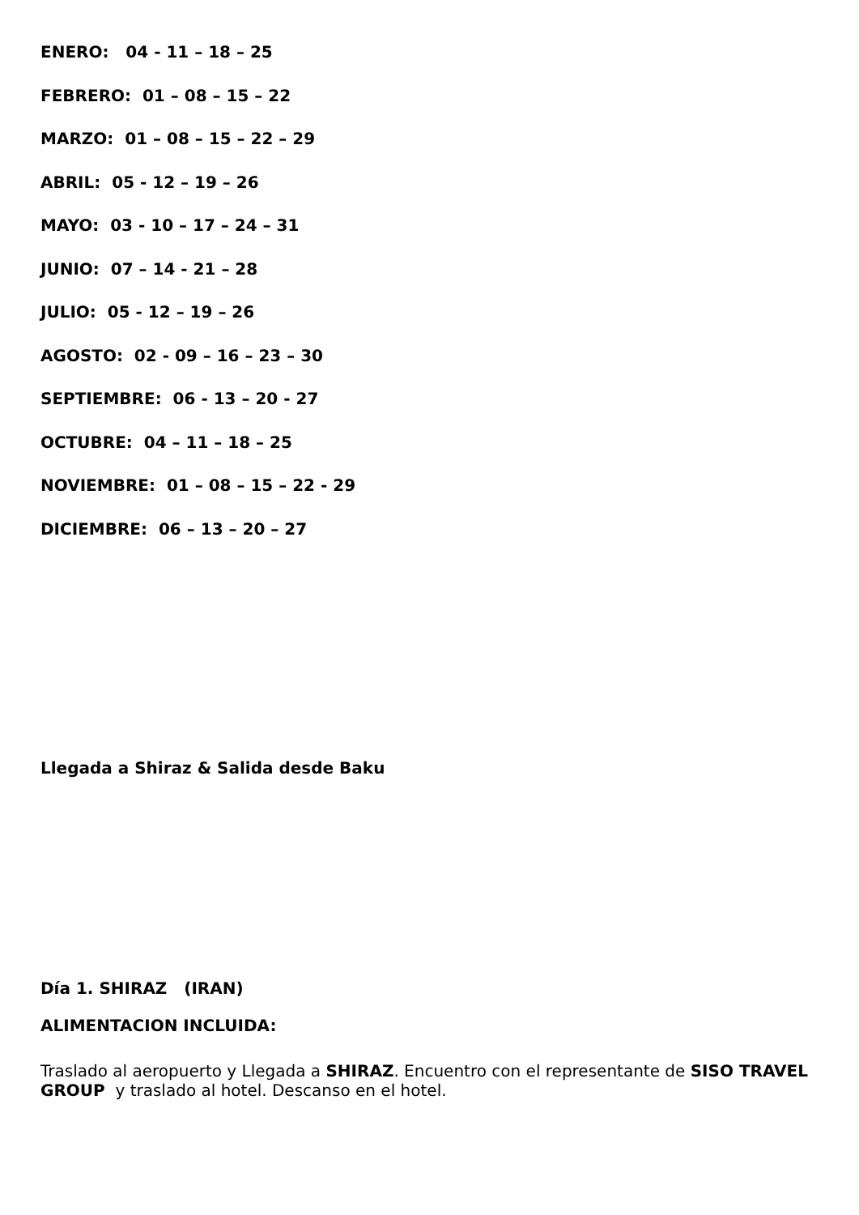ENERO: 04 - 11 – 18 – 25
FEBRERO: 01 – 08 – 15 – 22
MARZO: 01 – 08 – 15 – 22 – 29
ABRIL: 05 - 12 – 19 – 26
MAYO: 03 - 10 – 17 – 24 – 31
JUNIO: 07 – 14 - 21 – 28
JULIO: 05 - 12 – 19 – 26
AGOSTO: 02 - 09 – 16 – 23 – 30
SEPTIEMBRE: 06 - 13 – 20 - 27
OCTUBRE: 04 – 11 – 18 – 25
NOVIEMBRE: 01 – 08 – 15 – 22 - 29
DICIEMBRE: 06 – 13 – 20 – 27
Llegada a Shiraz & Salida desde Baku
Día 1. SHIRAZ (IRAN)
ALIMENTACION INCLUIDA:
Traslado al aeropuerto y Llegada a SHIRAZ. Encuentro con el representante de SISO TRAVEL GROUP y traslado al hotel. Descanso en el hotel.